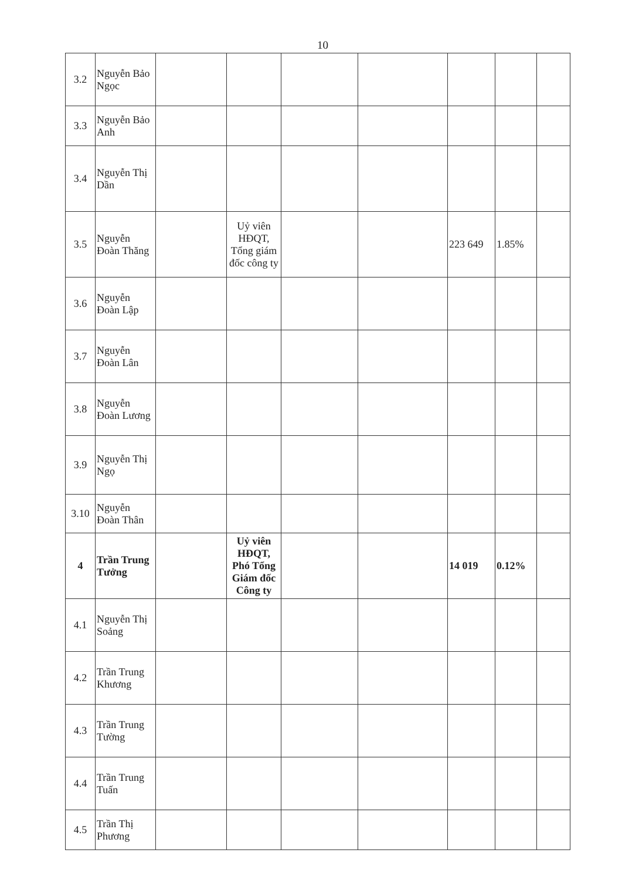10
| 3.2 | Nguyễn Bảo Ngọc | | | | | | | |
| 3.3 | Nguyễn Bảo Anh | | | | | | | |
| 3.4 | Nguyễn Thị Dần | | | | | | | |
| 3.5 | Nguyễn Đoàn Thăng | | Uỷ viên HĐQT, Tổng giám đốc công ty | | | 223 649 | 1.85% | |
| 3.6 | Nguyễn Đoàn Lập | | | | | | | |
| 3.7 | Nguyễn Đoàn Lân | | | | | | | |
| 3.8 | Nguyễn Đoàn Lương | | | | | | | |
| 3.9 | Nguyễn Thị Ngọ | | | | | | | |
| 3.10 | Nguyễn Đoàn Thân | | | | | | | |
| 4 | Trần Trung Tưởng | | Uỷ viên HĐQT, Phó Tổng Giám đốc Công ty | | | 14 019 | 0.12% | |
| 4.1 | Nguyễn Thị Soảng | | | | | | | |
| 4.2 | Trần Trung Khương | | | | | | | |
| 4.3 | Trần Trung Tường | | | | | | | |
| 4.4 | Trần Trung Tuấn | | | | | | | |
| 4.5 | Trần Thị Phương | | | | | | | |